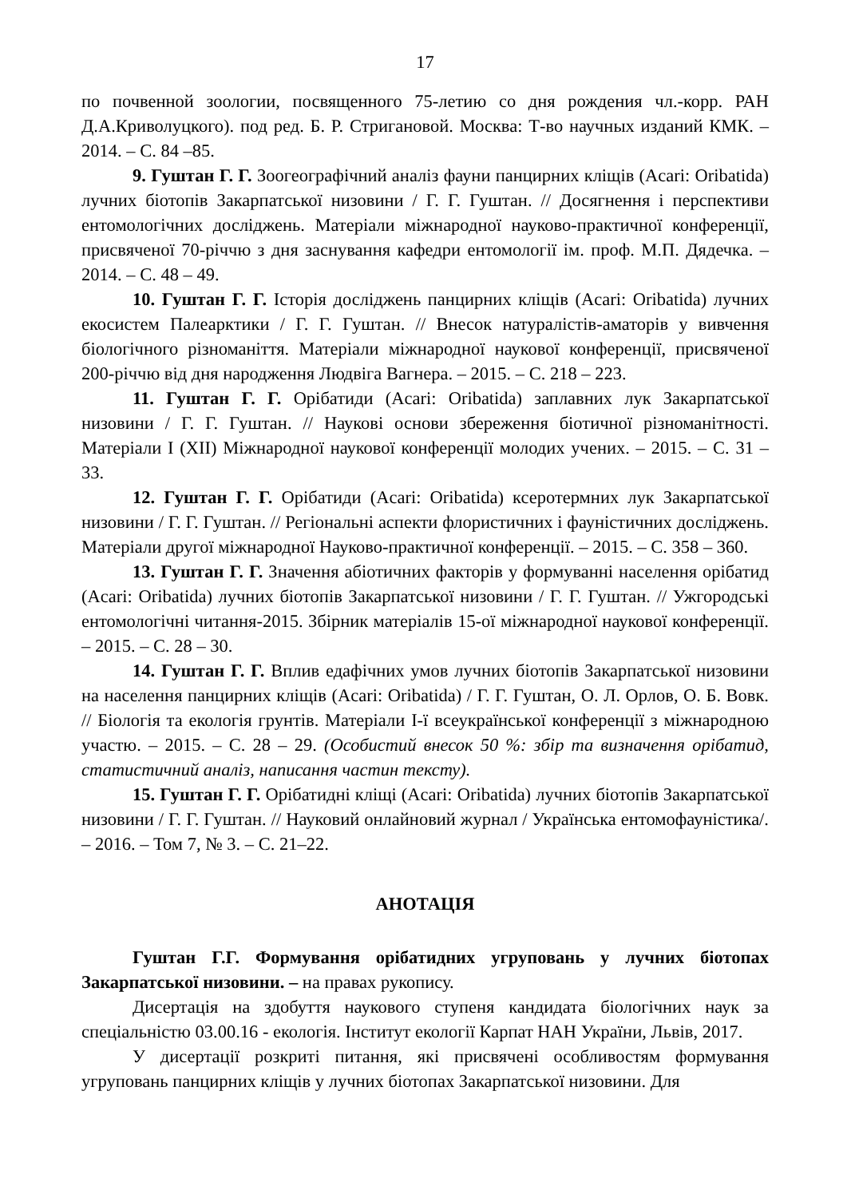17
по почвенной зоологии, посвященного 75-летию со дня рождения чл.-корр. РАН Д.А.Криволуцкого). под ред. Б. Р. Стригановой. Москва: Т-во научных изданий КМК. – 2014. – С. 84 –85.
9. Гуштан Г. Г. Зоогеографічний аналіз фауни панцирних кліщів (Acari: Oribatida) лучних біотопів Закарпатської низовини / Г. Г. Гуштан. // Досягнення і перспективи ентомологічних досліджень. Матеріали міжнародної науково-практичної конференції, присвяченої 70-річчю з дня заснування кафедри ентомології ім. проф. М.П. Дядечка. – 2014. – С. 48 – 49.
10. Гуштан Г. Г. Історія досліджень панцирних кліщів (Acari: Oribatida) лучних екосистем Палеарктики / Г. Г. Гуштан. // Внесок натуралістів-аматорів у вивчення біологічного різноманіття. Матеріали міжнародної наукової конференції, присвяченої 200-річчю від дня народження Людвіга Вагнера. – 2015. – С. 218 – 223.
11. Гуштан Г. Г. Орібатиди (Acari: Oribatida) заплавних лук Закарпатської низовини / Г. Г. Гуштан. // Наукові основи збереження біотичної різноманітності. Матеріали I (XII) Міжнародної наукової конференції молодих учених. – 2015. – С. 31 – 33.
12. Гуштан Г. Г. Орібатиди (Acari: Oribatida) ксеротермних лук Закарпатської низовини / Г. Г. Гуштан. // Регіональні аспекти флористичних і фауністичних досліджень. Матеріали другої міжнародної Науково-практичної конференції. – 2015. – С. 358 – 360.
13. Гуштан Г. Г. Значення абіотичних факторів у формуванні населення орібатид (Acari: Oribatida) лучних біотопів Закарпатської низовини / Г. Г. Гуштан. // Ужгородські ентомологічні читання-2015. Збірник матеріалів 15-ої міжнародної наукової конференції. – 2015. – С. 28 – 30.
14. Гуштан Г. Г. Вплив едафічних умов лучних біотопів Закарпатської низовини на населення панцирних кліщів (Acari: Oribatida) / Г. Г. Гуштан, О. Л. Орлов, О. Б. Вовк. // Біологія та екологія грунтів. Матеріали І-ї всеукраїнської конференції з міжнародною участю. – 2015. – С. 28 – 29. (Особистий внесок 50 %: збір та визначення орібатид, статистичний аналіз, написання частин тексту).
15. Гуштан Г. Г. Орібатидні кліщі (Acari: Oribatida) лучних біотопів Закарпатської низовини / Г. Г. Гуштан. // Науковий онлайновий журнал / Українська ентомофауністика/. – 2016. – Том 7, № 3. – С. 21–22.
АНОТАЦІЯ
Гуштан Г.Г. Формування орібатидних угруповань у лучних біотопах Закарпатської низовини. – на правах рукопису.
Дисертація на здобуття наукового ступеня кандидата біологічних наук за спеціальністю 03.00.16 - екологія. Інститут екології Карпат НАН України, Львів, 2017.
У дисертації розкриті питання, які присвячені особливостям формування угруповань панцирних кліщів у лучних біотопах Закарпатської низовини. Для